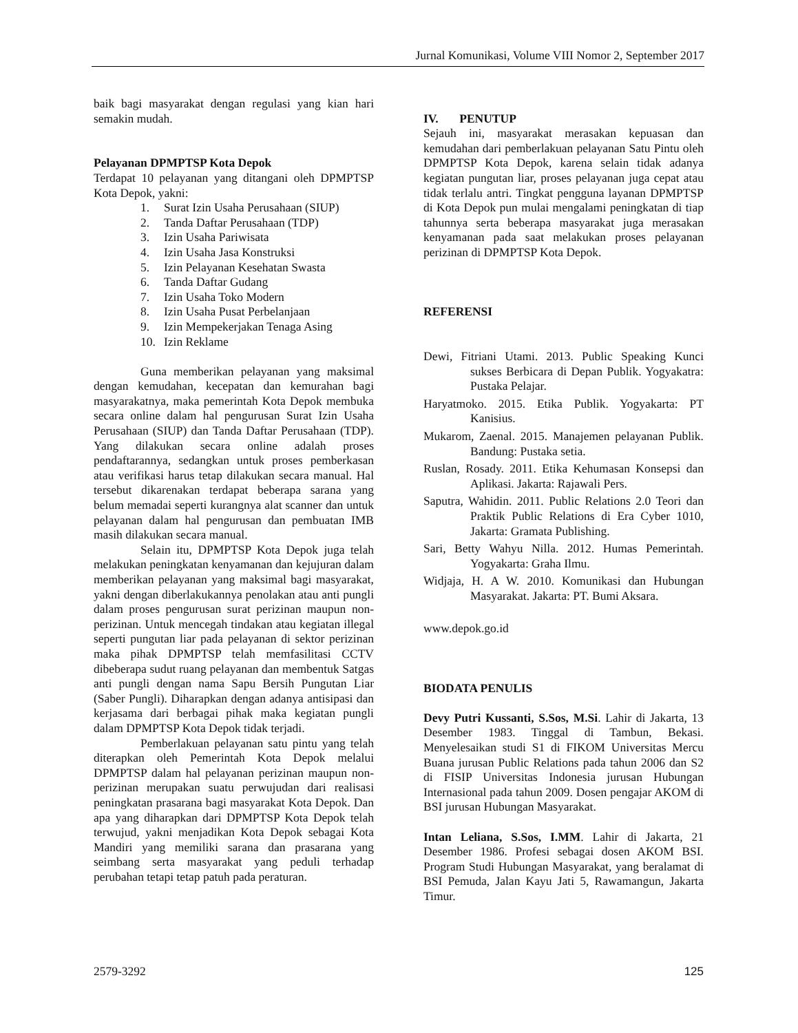Jurnal Komunikasi, Volume VIII Nomor 2, September 2017
baik bagi masyarakat dengan regulasi yang kian hari semakin mudah.
Pelayanan DPMPTSP Kota Depok
Terdapat 10 pelayanan yang ditangani oleh DPMPTSP Kota Depok, yakni:
1. Surat Izin Usaha Perusahaan (SIUP)
2. Tanda Daftar Perusahaan (TDP)
3. Izin Usaha Pariwisata
4. Izin Usaha Jasa Konstruksi
5. Izin Pelayanan Kesehatan Swasta
6. Tanda Daftar Gudang
7. Izin Usaha Toko Modern
8. Izin Usaha Pusat Perbelanjaan
9. Izin Mempekerjakan Tenaga Asing
10. Izin Reklame
Guna memberikan pelayanan yang maksimal dengan kemudahan, kecepatan dan kemurahan bagi masyarakatnya, maka pemerintah Kota Depok membuka secara online dalam hal pengurusan Surat Izin Usaha Perusahaan (SIUP) dan Tanda Daftar Perusahaan (TDP). Yang dilakukan secara online adalah proses pendaftarannya, sedangkan untuk proses pemberkasan atau verifikasi harus tetap dilakukan secara manual. Hal tersebut dikarenakan terdapat beberapa sarana yang belum memadai seperti kurangnya alat scanner dan untuk pelayanan dalam hal pengurusan dan pembuatan IMB masih dilakukan secara manual.
Selain itu, DPMPTSP Kota Depok juga telah melakukan peningkatan kenyamanan dan kejujuran dalam memberikan pelayanan yang maksimal bagi masyarakat, yakni dengan diberlakukannya penolakan atau anti pungli dalam proses pengurusan surat perizinan maupun non-perizinan. Untuk mencegah tindakan atau kegiatan illegal seperti pungutan liar pada pelayanan di sektor perizinan maka pihak DPMPTSP telah memfasilitasi CCTV dibeberapa sudut ruang pelayanan dan membentuk Satgas anti pungli dengan nama Sapu Bersih Pungutan Liar (Saber Pungli). Diharapkan dengan adanya antisipasi dan kerjasama dari berbagai pihak maka kegiatan pungli dalam DPMPTSP Kota Depok tidak terjadi.
Pemberlakuan pelayanan satu pintu yang telah diterapkan oleh Pemerintah Kota Depok melalui DPMPTSP dalam hal pelayanan perizinan maupun non-perizinan merupakan suatu perwujudan dari realisasi peningkatan prasarana bagi masyarakat Kota Depok. Dan apa yang diharapkan dari DPMPTSP Kota Depok telah terwujud, yakni menjadikan Kota Depok sebagai Kota Mandiri yang memiliki sarana dan prasarana yang seimbang serta masyarakat yang peduli terhadap perubahan tetapi tetap patuh pada peraturan.
IV. PENUTUP
Sejauh ini, masyarakat merasakan kepuasan dan kemudahan dari pemberlakuan pelayanan Satu Pintu oleh DPMPTSP Kota Depok, karena selain tidak adanya kegiatan pungutan liar, proses pelayanan juga cepat atau tidak terlalu antri. Tingkat pengguna layanan DPMPTSP di Kota Depok pun mulai mengalami peningkatan di tiap tahunnya serta beberapa masyarakat juga merasakan kenyamanan pada saat melakukan proses pelayanan perizinan di DPMPTSP Kota Depok.
REFERENSI
Dewi, Fitriani Utami. 2013. Public Speaking Kunci sukses Berbicara di Depan Publik. Yogyakatra: Pustaka Pelajar.
Haryatmoko. 2015. Etika Publik. Yogyakarta: PT Kanisius.
Mukarom, Zaenal. 2015. Manajemen pelayanan Publik. Bandung: Pustaka setia.
Ruslan, Rosady. 2011. Etika Kehumasan Konsepsi dan Aplikasi. Jakarta: Rajawali Pers.
Saputra, Wahidin. 2011. Public Relations 2.0 Teori dan Praktik Public Relations di Era Cyber 1010, Jakarta: Gramata Publishing.
Sari, Betty Wahyu Nilla. 2012. Humas Pemerintah. Yogyakarta: Graha Ilmu.
Widjaja, H. A W. 2010. Komunikasi dan Hubungan Masyarakat. Jakarta: PT. Bumi Aksara.
www.depok.go.id
BIODATA PENULIS
Devy Putri Kussanti, S.Sos, M.Si. Lahir di Jakarta, 13 Desember 1983. Tinggal di Tambun, Bekasi. Menyelesaikan studi S1 di FIKOM Universitas Mercu Buana jurusan Public Relations pada tahun 2006 dan S2 di FISIP Universitas Indonesia jurusan Hubungan Internasional pada tahun 2009. Dosen pengajar AKOM di BSI jurusan Hubungan Masyarakat.
Intan Leliana, S.Sos, I.MM. Lahir di Jakarta, 21 Desember 1986. Profesi sebagai dosen AKOM BSI. Program Studi Hubungan Masyarakat, yang beralamat di BSI Pemuda, Jalan Kayu Jati 5, Rawamangun, Jakarta Timur.
2579-3292 125